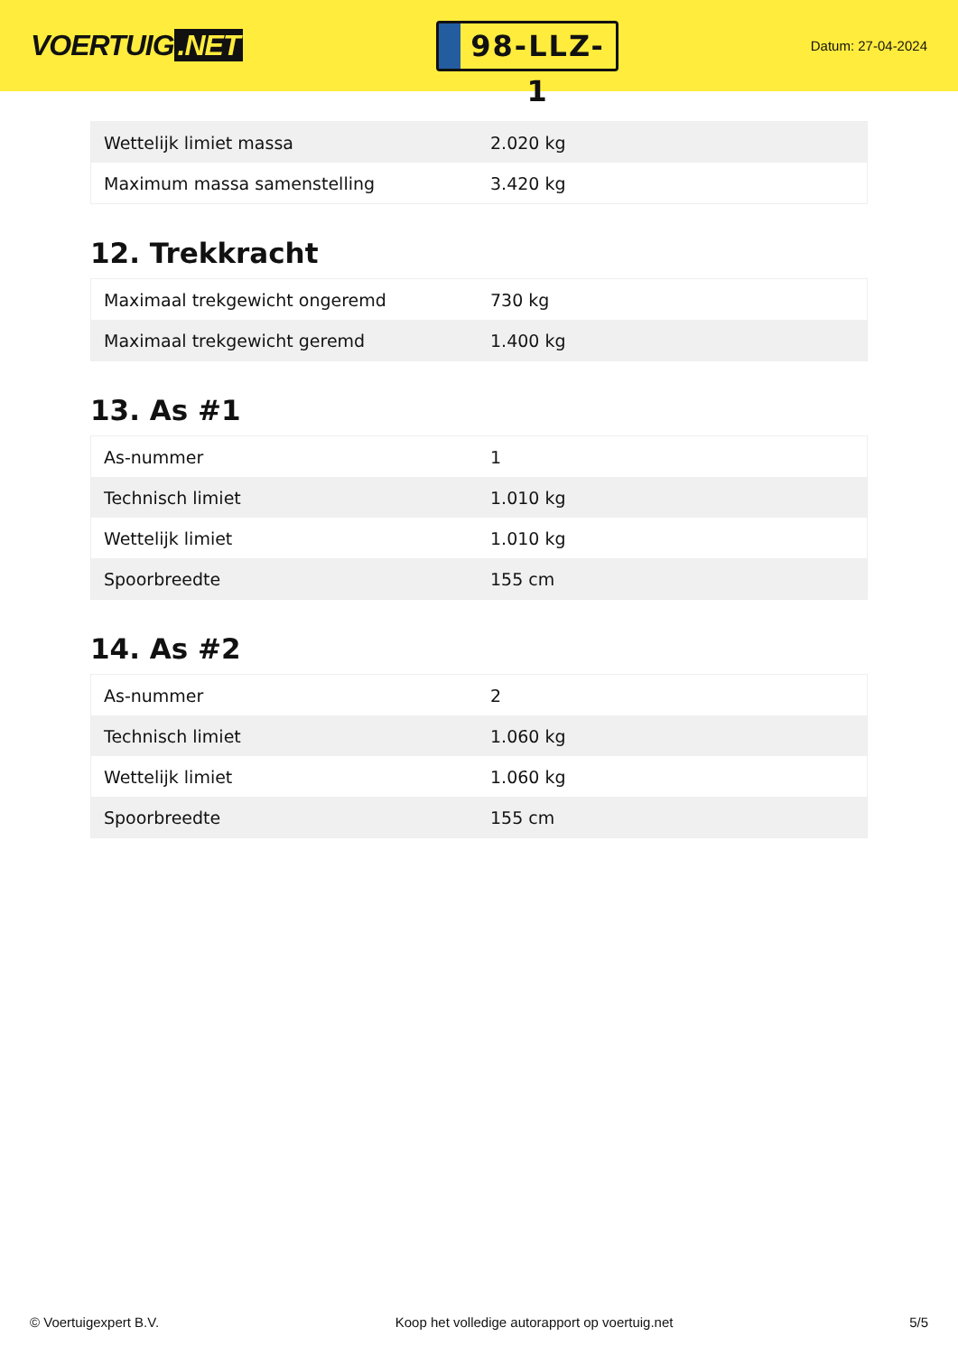VOERTUIG.NET
98-LLZ-1
Datum: 27-04-2024
| Wettelijk limiet massa | 2.020 kg |
| Maximum massa samenstelling | 3.420 kg |
12. Trekkracht
| Maximaal trekgewicht ongeremd | 730 kg |
| Maximaal trekgewicht geremd | 1.400 kg |
13. As #1
| As-nummer | 1 |
| Technisch limiet | 1.010 kg |
| Wettelijk limiet | 1.010 kg |
| Spoorbreedte | 155 cm |
14. As #2
| As-nummer | 2 |
| Technisch limiet | 1.060 kg |
| Wettelijk limiet | 1.060 kg |
| Spoorbreedte | 155 cm |
© Voertuigexpert B.V. Koop het volledige autorapport op voertuig.net 5/5